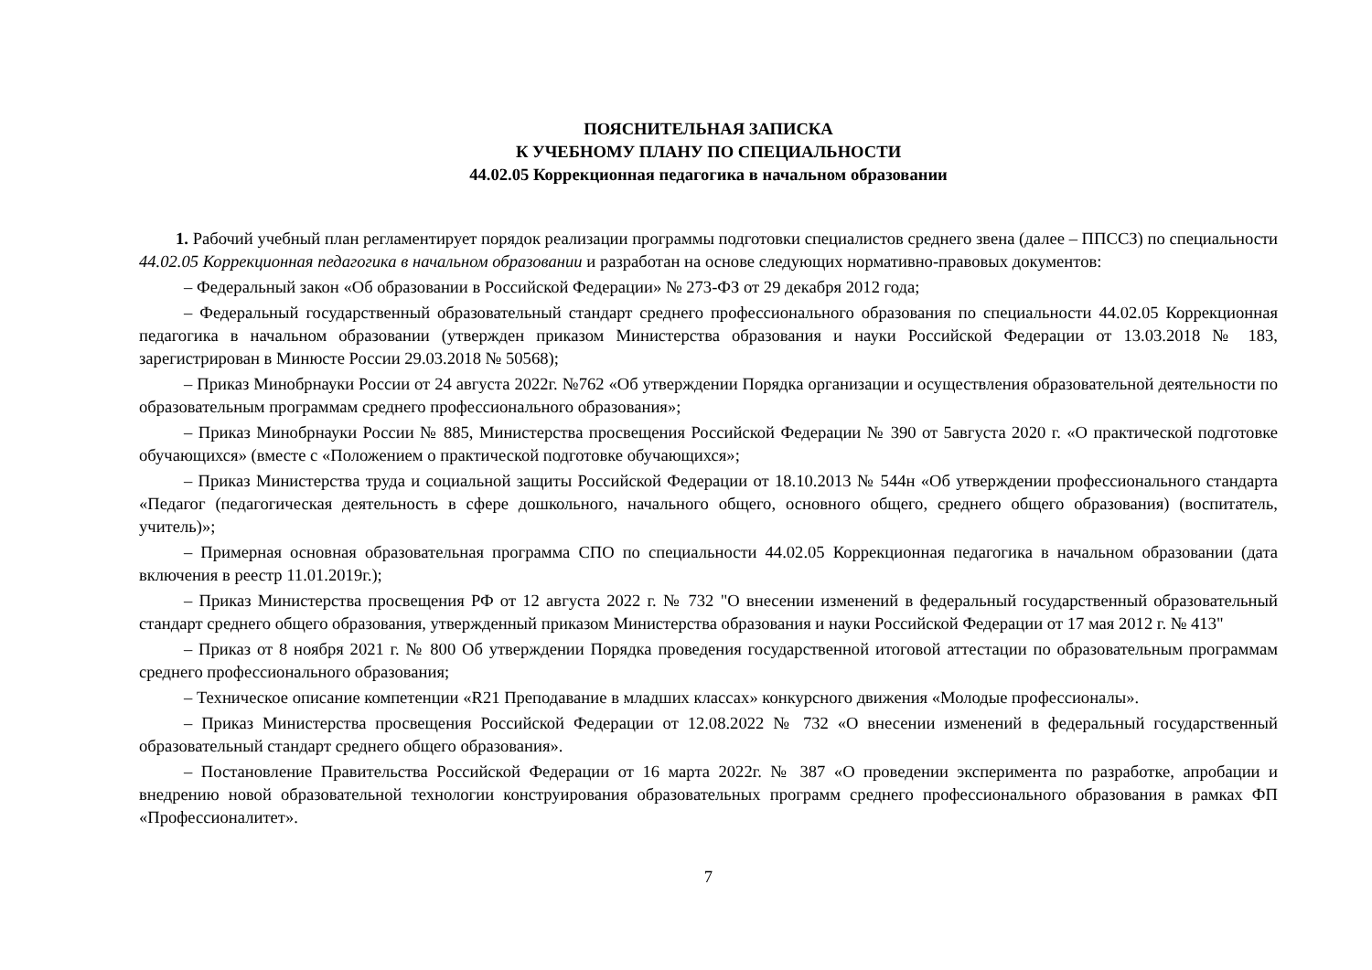ПОЯСНИТЕЛЬНАЯ ЗАПИСКА
К УЧЕБНОМУ ПЛАНУ ПО СПЕЦИАЛЬНОСТИ
44.02.05 Коррекционная педагогика в начальном образовании
1. Рабочий учебный план регламентирует порядок реализации программы подготовки специалистов среднего звена (далее – ППССЗ) по специальности 44.02.05 Коррекционная педагогика в начальном образовании и разработан на основе следующих нормативно-правовых документов:
– Федеральный закон «Об образовании в Российской Федерации» № 273-ФЗ от 29 декабря 2012 года;
– Федеральный государственный образовательный стандарт среднего профессионального образования по специальности 44.02.05 Коррекционная педагогика в начальном образовании (утвержден приказом Министерства образования и науки Российской Федерации от 13.03.2018 № 183, зарегистрирован в Минюсте России 29.03.2018 № 50568);
– Приказ Минобрнауки России от 24 августа 2022г. №762 «Об утверждении Порядка организации и осуществления образовательной деятельности по образовательным программам среднего профессионального образования»;
– Приказ Минобрнауки России № 885, Министерства просвещения Российской Федерации № 390 от 5августа 2020 г. «О практической подготовке обучающихся» (вместе с «Положением о практической подготовке обучающихся»;
– Приказ Министерства труда и социальной защиты Российской Федерации от 18.10.2013 № 544н «Об утверждении профессионального стандарта «Педагог (педагогическая деятельность в сфере дошкольного, начального общего, основного общего, среднего общего образования) (воспитатель, учитель)»;
– Примерная основная образовательная программа СПО по специальности 44.02.05 Коррекционная педагогика в начальном образовании (дата включения в реестр 11.01.2019г.);
– Приказ Министерства просвещения РФ от 12 августа 2022 г. № 732 "О внесении изменений в федеральный государственный образовательный стандарт среднего общего образования, утвержденный приказом Министерства образования и науки Российской Федерации от 17 мая 2012 г. № 413"
– Приказ от 8 ноября 2021 г. № 800 Об утверждении Порядка проведения государственной итоговой аттестации по образовательным программам среднего профессионального образования;
– Техническое описание компетенции «R21 Преподавание в младших классах» конкурсного движения «Молодые профессионалы».
– Приказ Министерства просвещения Российской Федерации от 12.08.2022 № 732 «О внесении изменений в федеральный государственный образовательный стандарт среднего общего образования».
– Постановление Правительства Российской Федерации от 16 марта 2022г. № 387 «О проведении эксперимента по разработке, апробации и внедрению новой образовательной технологии конструирования образовательных программ среднего профессионального образования в рамках ФП «Профессионалитет».
7